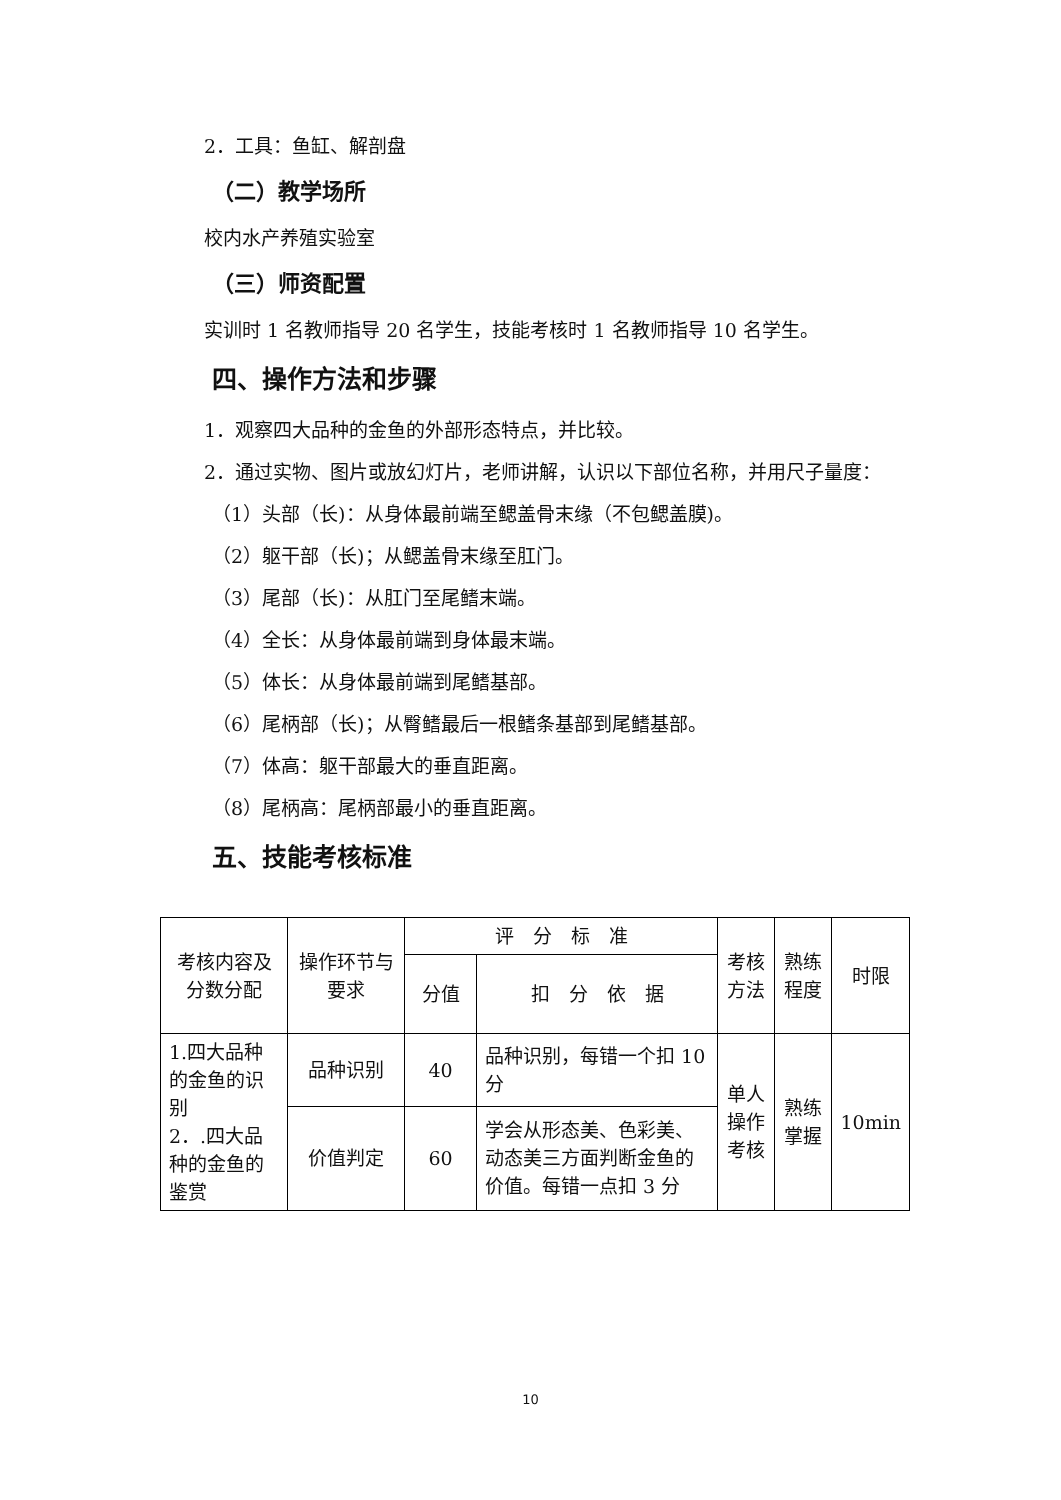2．工具：鱼缸、解剖盘
（二）教学场所
校内水产养殖实验室
（三）师资配置
实训时 1 名教师指导 20 名学生，技能考核时 1 名教师指导 10 名学生。
四、操作方法和步骤
1．观察四大品种的金鱼的外部形态特点，并比较。
2．通过实物、图片或放幻灯片，老师讲解，认识以下部位名称，并用尺子量度：
（1）头部（长)：从身体最前端至鳃盖骨末缘（不包鳃盖膜)。
（2）躯干部（长)；从鳃盖骨末缘至肛门。
（3）尾部（长)：从肛门至尾鳍末端。
（4）全长：从身体最前端到身体最末端。
（5）体长：从身体最前端到尾鳍基部。
（6）尾柄部（长)；从臀鳍最后一根鳍条基部到尾鳍基部。
（7）体高：躯干部最大的垂直距离。
（8）尾柄高：尾柄部最小的垂直距离。
五、技能考核标准
| 考核内容及分数分配 | 操作环节与要求 | 评 分 标 准 | | 考核方法 | 熟练程度 | 时限 |
| --- | --- | --- | --- | --- | --- | --- |
| | | 分值 | 扣 分 依 据 | | | |
| 1.四大品种的金鱼的识别 2．.四大品种的金鱼的鉴赏 | 品种识别 | 40 | 品种识别，每错一个扣 10 分 | 单人操作考核 | 熟练掌握 | 10min |
| | 价值判定 | 60 | 学会从形态美、色彩美、动态美三方面判断金鱼的价值。每错一点扣 3 分 | | | |
10